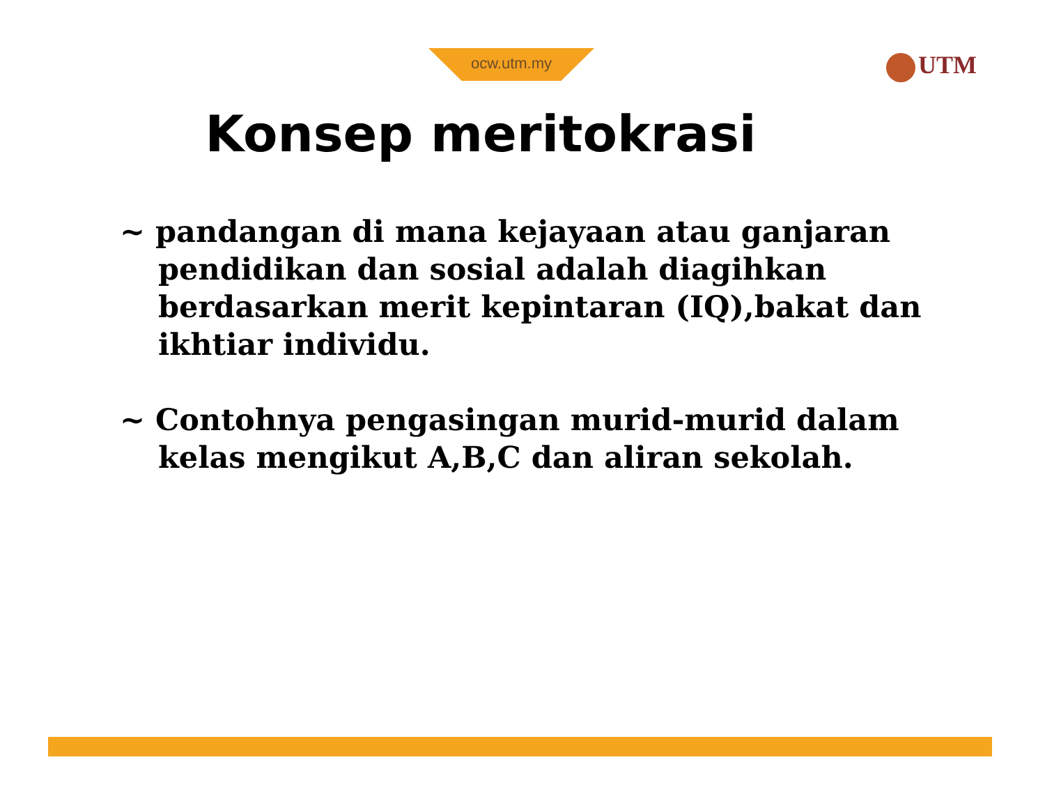ocw.utm.my UTM
Konsep meritokrasi
~ pandangan di mana kejayaan atau ganjaran pendidikan dan sosial adalah diagihkan berdasarkan merit kepintaran (IQ),bakat dan ikhtiar individu.
~ Contohnya pengasingan murid-murid dalam kelas mengikut A,B,C dan aliran sekolah.